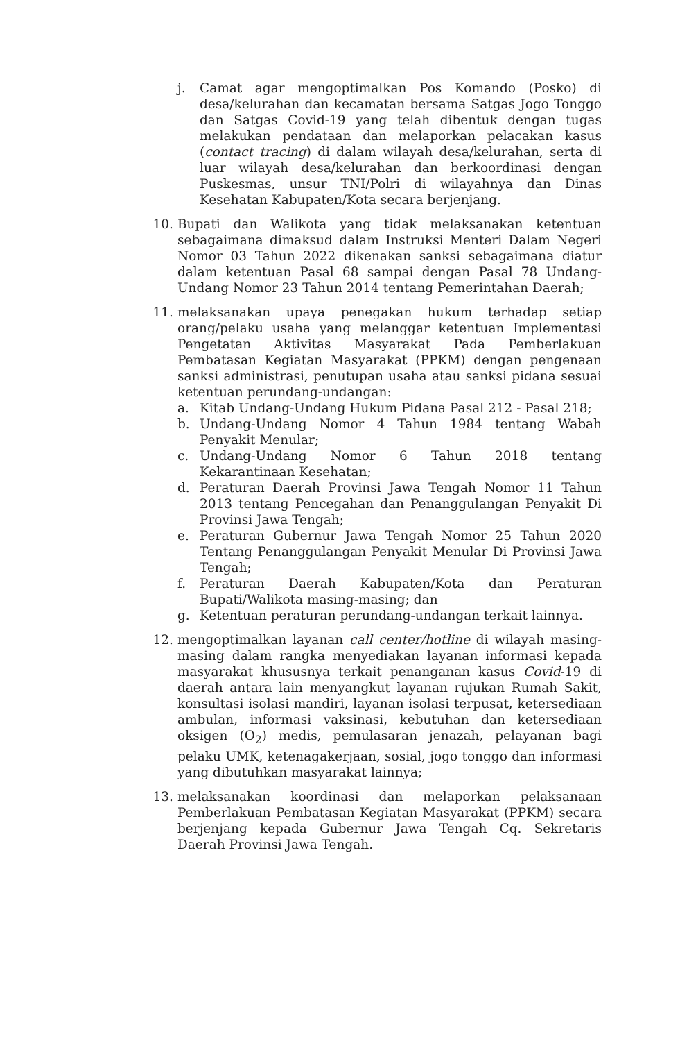j. Camat agar mengoptimalkan Pos Komando (Posko) di desa/kelurahan dan kecamatan bersama Satgas Jogo Tonggo dan Satgas Covid-19 yang telah dibentuk dengan tugas melakukan pendataan dan melaporkan pelacakan kasus (contact tracing) di dalam wilayah desa/kelurahan, serta di luar wilayah desa/kelurahan dan berkoordinasi dengan Puskesmas, unsur TNI/Polri di wilayahnya dan Dinas Kesehatan Kabupaten/Kota secara berjenjang.
10.
Bupati dan Walikota yang tidak melaksanakan ketentuan sebagaimana dimaksud dalam Instruksi Menteri Dalam Negeri Nomor 03 Tahun 2022 dikenakan sanksi sebagaimana diatur dalam ketentuan Pasal 68 sampai dengan Pasal 78 Undang-Undang Nomor 23 Tahun 2014 tentang Pemerintahan Daerah;
11.
melaksanakan upaya penegakan hukum terhadap setiap orang/pelaku usaha yang melanggar ketentuan Implementasi Pengetatan Aktivitas Masyarakat Pada Pemberlakuan Pembatasan Kegiatan Masyarakat (PPKM) dengan pengenaan sanksi administrasi, penutupan usaha atau sanksi pidana sesuai ketentuan perundang-undangan:
a. Kitab Undang-Undang Hukum Pidana Pasal 212 - Pasal 218;
b. Undang-Undang Nomor 4 Tahun 1984 tentang Wabah Penyakit Menular;
c. Undang-Undang Nomor 6 Tahun 2018 tentang Kekarantinaan Kesehatan;
d. Peraturan Daerah Provinsi Jawa Tengah Nomor 11 Tahun 2013 tentang Pencegahan dan Penanggulangan Penyakit Di Provinsi Jawa Tengah;
e. Peraturan Gubernur Jawa Tengah Nomor 25 Tahun 2020 Tentang Penanggulangan Penyakit Menular Di Provinsi Jawa Tengah;
f. Peraturan Daerah Kabupaten/Kota dan Peraturan Bupati/Walikota masing-masing; dan
g. Ketentuan peraturan perundang-undangan terkait lainnya.
12.
mengoptimalkan layanan call center/hotline di wilayah masing-masing dalam rangka menyediakan layanan informasi kepada masyarakat khususnya terkait penanganan kasus Covid-19 di daerah antara lain menyangkut layanan rujukan Rumah Sakit, konsultasi isolasi mandiri, layanan isolasi terpusat, ketersediaan ambulan, informasi vaksinasi, kebutuhan dan ketersediaan oksigen (O<sub>2</sub>) medis, pemulasaran jenazah, pelayanan bagi pelaku UMK, ketenagakerjaan, sosial, jogo tonggo dan informasi yang dibutuhkan masyarakat lainnya;
13.
melaksanakan koordinasi dan melaporkan pelaksanaan Pemberlakuan Pembatasan Kegiatan Masyarakat (PPKM) secara berjenjang kepada Gubernur Jawa Tengah Cq. Sekretaris Daerah Provinsi Jawa Tengah.